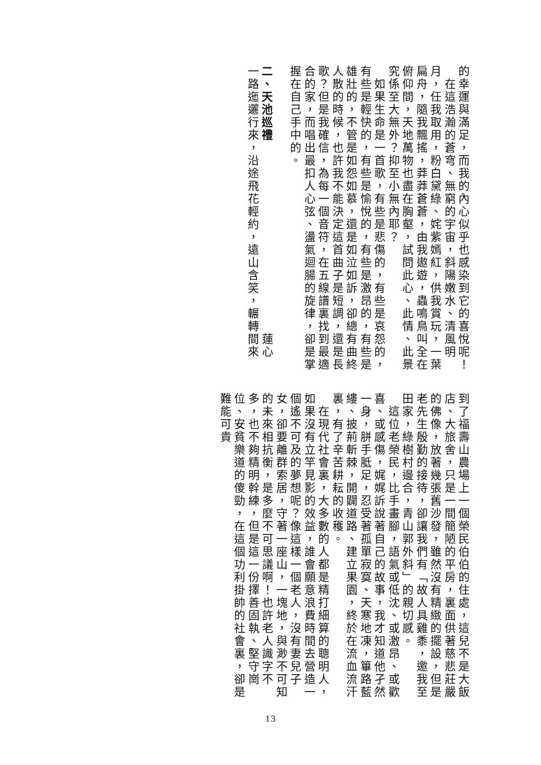的幸運與滿足，而我的內心似乎也感染到它的喜悅呢！
　在這浩瀚的蒼穹、無窮的宇宙，斜陽嫩水、清風明月，任我取用，粉白黛綠、姹紫嫣紅，供我賞玩，一葉扁舟，隨我飄搖，莽莽蒼蒼，由我遨遊，蟲鳴鳥叫全在俯仰間，天地萬物也盡在胸壑，試問此心、此情、此景究係至大無外？抑至小無內耶？
　如果生命是一首歌，有些是悲傷的，有些是哀怨的，有些是輕快的，有些是愉悅的，有些是激昂的，有些是雄壯的，不管是如怨如慕，還是如泣如訴，卻總有曲終人散的時候，也許我不能決定這首曲子是短調，還是長歌？但是我確信，為每一個音符，在五線譜裏找到最適合的家，而唱出最扣人心弦、盪氣迴腸的旋律，卻是掌握在自己手中的。
二、天池巡禮　　　　　　　　　　　　　　　蓮心
一路迤邐行來，沿途飛花輕約，遠山含笑，輾轉間來
到了福壽山農場上一個榮民伯伯的住處，這兒不是大飯店、大旅舍，只是一間簡陋的平房，裏面供著慈悲莊嚴的佛像，放著幾張舊沙發，雖然沒有精緻的擺設，但是老先生殷勤的接待，卻讓我們有「故人具雞黍，邀我至田家，綠樹村邊合，青山郭外斜」的親切感。
　這位老榮民，比手畫腳，語氣或低沈、或激昂、或歡喜、或感傷，娓娓訴說著自己的故事，我才知道他孑然一身，胼手胝足，忍受著孤單寂寞、天寒地凍，篳路藍縷、披荊斬棘，開闢道路、建立果園，終於在流血流汗裏，有了辛苦耕耘的收穫。
　在現代社會裏，大多數的人都是精打細算的聰明人，如果沒有立竿見影的效益，誰會願意浪費時間去營造一個遙不可及的夢想呢？像這樣一個老人，沒有妻兒子女，卻要離群索居，守著一座山，一塊地，與渺不可知的未來相抗衡，是多麼不可思議啊！也許老人識字不多，也不夠精明幹練，但是這一份擇善固執、堅守崗位、安貧樂道的傻勁，在這個功利掛帥的社會裏，卻是難能可貴
13